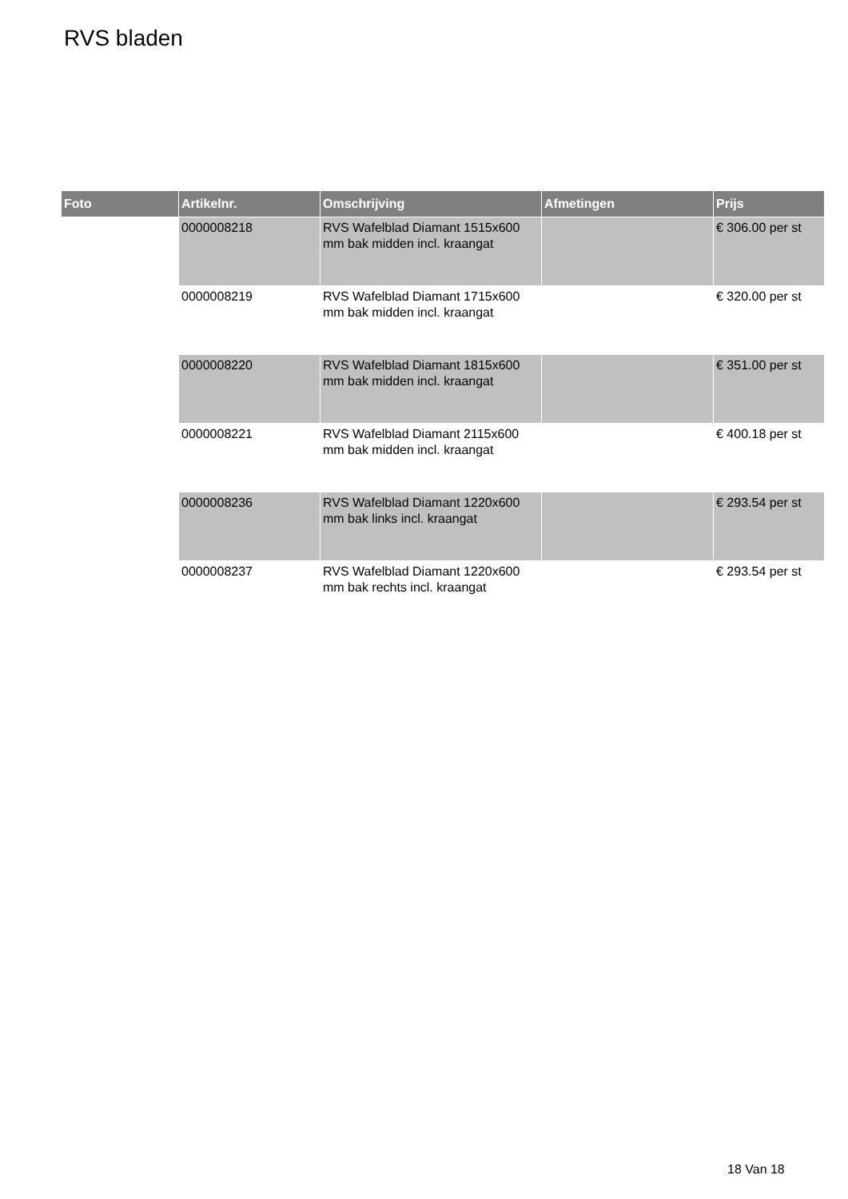RVS bladen
| Foto | Artikelnr. | Omschrijving | Afmetingen | Prijs |
| --- | --- | --- | --- | --- |
| | 0000008218 | RVS Wafelblad Diamant 1515x600 mm bak midden incl. kraangat | | € 306.00 per st |
| | 0000008219 | RVS Wafelblad Diamant 1715x600 mm bak midden incl. kraangat | | € 320.00 per st |
| | 0000008220 | RVS Wafelblad Diamant 1815x600 mm bak midden incl. kraangat | | € 351.00 per st |
| | 0000008221 | RVS Wafelblad Diamant 2115x600 mm bak midden incl. kraangat | | € 400.18 per st |
| | 0000008236 | RVS Wafelblad Diamant 1220x600 mm bak links incl. kraangat | | € 293.54 per st |
| | 0000008237 | RVS Wafelblad Diamant 1220x600 mm bak rechts incl. kraangat | | € 293.54 per st |
18 Van 18